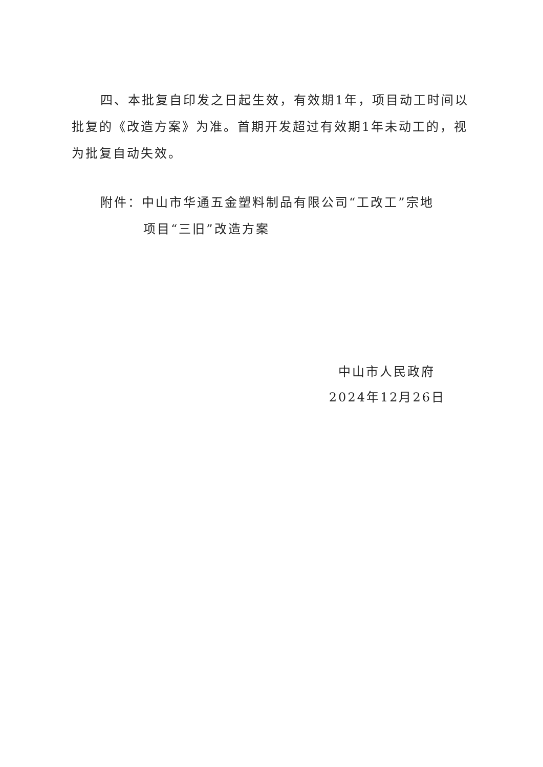四、本批复自印发之日起生效，有效期1年，项目动工时间以批复的《改造方案》为准。首期开发超过有效期1年未动工的，视为批复自动失效。
附件：中山市华通五金塑料制品有限公司“工改工”宗地
项目“三旧”改造方案
中山市人民政府
2024年12月26日